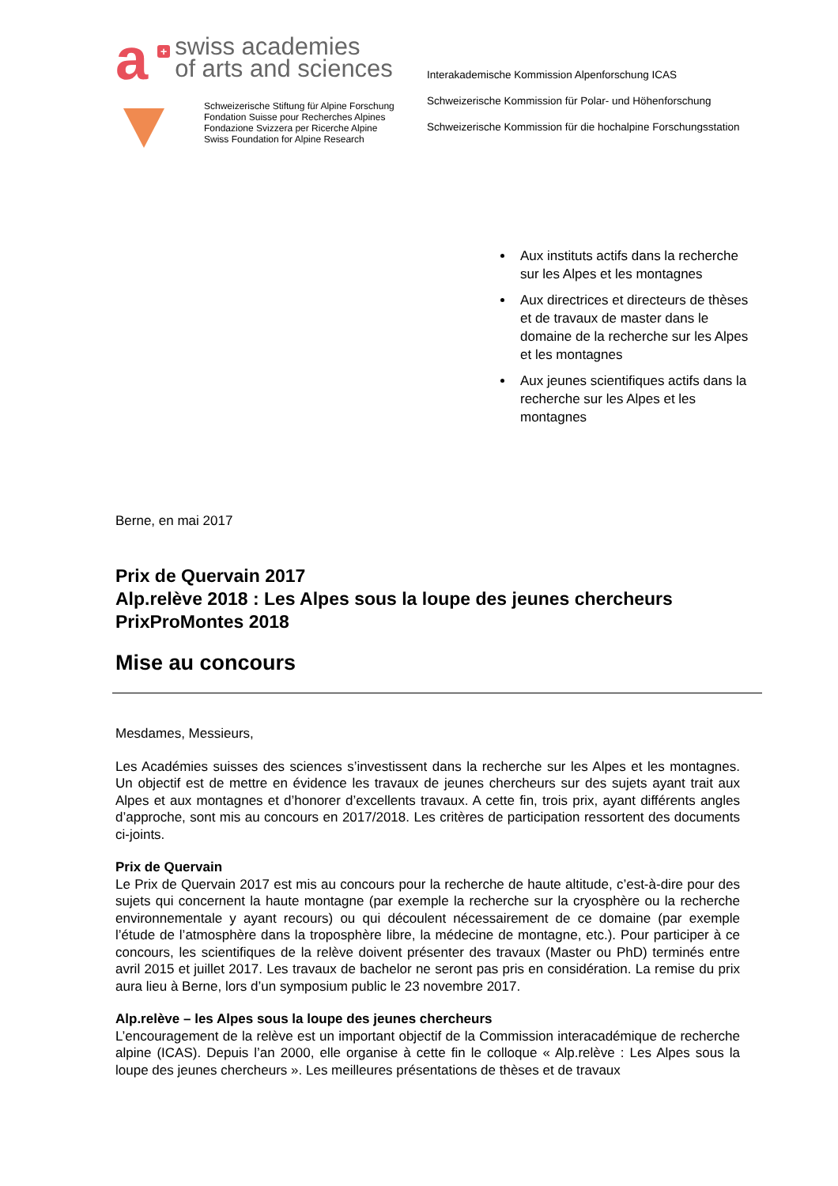a
+
swiss academies
of arts and sciences
Schweizerische Stiftung für Alpine Forschung
Fondation Suisse pour Recherches Alpines
Fondazione Svizzera per Ricerche Alpine
Swiss Foundation for Alpine Research
Interakademische Kommission Alpenforschung ICAS
Schweizerische Kommission für Polar- und Höhenforschung
Schweizerische Kommission für die hochalpine Forschungsstation
Aux instituts actifs dans la recherche sur les Alpes et les montagnes
Aux directrices et directeurs de thèses et de travaux de master dans le domaine de la recherche sur les Alpes et les montagnes
Aux jeunes scientifiques actifs dans la recherche sur les Alpes et les montagnes
Berne, en mai 2017
Prix de Quervain 2017
Alp.relève 2018 : Les Alpes sous la loupe des jeunes chercheurs
PrixProMontes 2018
Mise au concours
Mesdames, Messieurs,
Les Académies suisses des sciences s’investissent dans la recherche sur les Alpes et les montagnes. Un objectif est de mettre en évidence les travaux de jeunes chercheurs sur des sujets ayant trait aux Alpes et aux montagnes et d’honorer d’excellents travaux. A cette fin, trois prix, ayant différents angles d’approche, sont mis au concours en 2017/2018. Les critères de participation ressortent des documents ci-joints.
Prix de Quervain
Le Prix de Quervain 2017 est mis au concours pour la recherche de haute altitude, c’est-à-dire pour des sujets qui concernent la haute montagne (par exemple la recherche sur la cryosphère ou la recherche environnementale y ayant recours) ou qui découlent nécessairement de ce domaine (par exemple l’étude de l’atmosphère dans la troposphère libre, la médecine de montagne, etc.). Pour participer à ce concours, les scientifiques de la relève doivent présenter des travaux (Master ou PhD) terminés entre avril 2015 et juillet 2017. Les travaux de bachelor ne seront pas pris en considération. La remise du prix aura lieu à Berne, lors d’un symposium public le 23 novembre 2017.
Alp.relève – les Alpes sous la loupe des jeunes chercheurs
L’encouragement de la relève est un important objectif de la Commission interacadémique de recherche alpine (ICAS). Depuis l’an 2000, elle organise à cette fin le colloque « Alp.relève : Les Alpes sous la loupe des jeunes chercheurs ». Les meilleures présentations de thèses et de travaux